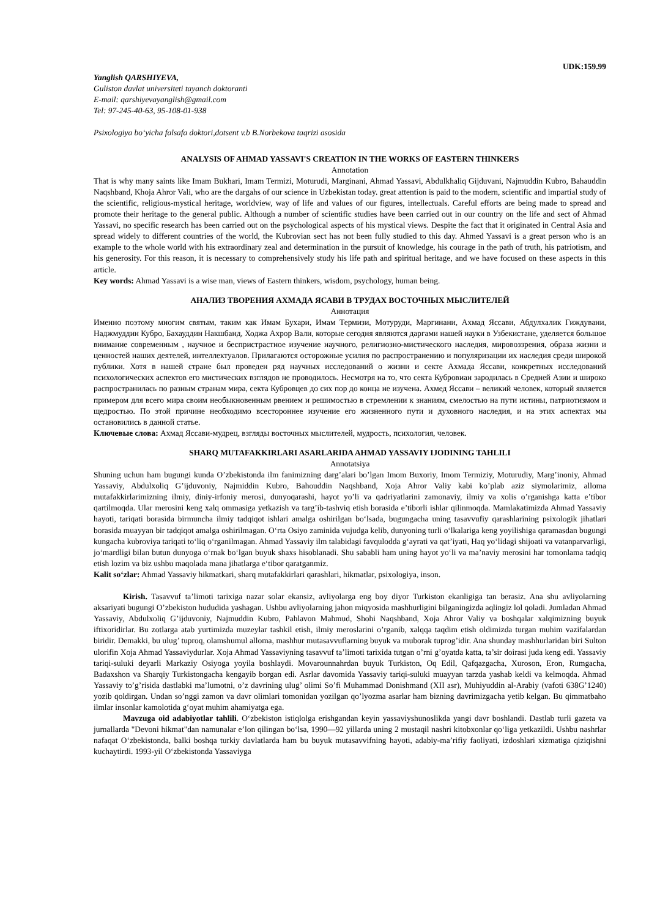UDK:159.99
Yanglish QARSHIYEVA,
Guliston davlat universiteti tayanch doktoranti
E-mail: qarshiyevayanglish@gmail.com
Tel: 97-245-40-63, 95-108-01-938
Psixologiya bo‘yicha falsafa doktori,dotsent v.b B.Norbekova taqrizi asosida
ANALYSIS OF AHMAD YASSAVI'S CREATION IN THE WORKS OF EASTERN THINKERS
Annotation
That is why many saints like Imam Bukhari, Imam Termizi, Moturudi, Marginani, Ahmad Yassavi, Abdulkhaliq Gijduvani, Najmuddin Kubro, Bahauddin Naqshband, Khoja Ahror Vali, who are the dargahs of our science in Uzbekistan today. great attention is paid to the modern, scientific and impartial study of the scientific, religious-mystical heritage, worldview, way of life and values of our figures, intellectuals. Careful efforts are being made to spread and promote their heritage to the general public. Although a number of scientific studies have been carried out in our country on the life and sect of Ahmad Yassavi, no specific research has been carried out on the psychological aspects of his mystical views. Despite the fact that it originated in Central Asia and spread widely to different countries of the world, the Kubrovian sect has not been fully studied to this day. Ahmed Yassavi is a great person who is an example to the whole world with his extraordinary zeal and determination in the pursuit of knowledge, his courage in the path of truth, his patriotism, and his generosity. For this reason, it is necessary to comprehensively study his life path and spiritual heritage, and we have focused on these aspects in this article.
Key words: Ahmad Yassavi is a wise man, views of Eastern thinkers, wisdom, psychology, human being.
АНАЛИЗ ТВОРЕНИЯ АХМАДА ЯСАВИ В ТРУДАХ ВОСТОЧНЫХ МЫСЛИТЕЛЕЙ
Аннотация
Именно поэтому многим святым, таким как Имам Бухари, Имам Термизи, Мотуруди, Маргинани, Ахмад Яссави, Абдулхалик Гиждувани, Наджмуддин Кубро, Бахауддин Накшбанд, Ходжа Ахрор Вали, которые сегодня являются даргами нашей науки в Узбекистане, уделяется большое внимание современным , научное и беспристрастное изучение научного, религиозно-мистического наследия, мировоззрения, образа жизни и ценностей наших деятелей, интеллектуалов. Прилагаются осторожные усилия по распространению и популяризации их наследия среди широкой публики. Хотя в нашей стране был проведен ряд научных исследований о жизни и секте Ахмада Яссави, конкретных исследований психологических аспектов его мистических взглядов не проводилось. Несмотря на то, что секта Кубровиан зародилась в Средней Азии и широко распространилась по разным странам мира, секта Кубровцев до сих пор до конца не изучена. Ахмед Яссави – великий человек, который является примером для всего мира своим необыкновенным рвением и решимостью в стремлении к знаниям, смелостью на пути истины, патриотизмом и щедростью. По этой причине необходимо всестороннее изучение его жизненного пути и духовного наследия, и на этих аспектах мы остановились в данной статье.
Ключевые слова: Ахмад Яссави-мудрец, взгляды восточных мыслителей, мудрость, психология, человек.
SHARQ MUTAFAKKIRLARI ASARLARIDA AHMAD YASSAVIY IJODINING TAHLILI
Annotatsiya
Shuning uchun ham bugungi kunda O’zbekistonda ilm fanimizning darg’alari bo’lgan Imom Buxoriy, Imom Termiziy, Moturudiy, Marg’inoniy, Ahmad Yassaviy, Abdulxoliq G’ijduvoniy, Najmiddin Kubro, Bahouddin Naqshband, Xoja Ahror Valiy kabi ko’plab aziz siymolarimiz, alloma mutafakkirlarimizning ilmiy, diniy-irfoniy merosi, dunyoqarashi, hayot yo’li va qadriyatlarini zamonaviy, ilmiy va xolis o’rganishga katta e’tibor qartilmoqda. Ular merosini keng xalq ommasiga yetkazish va targ’ib-tashviq etish borasida e’tiborli ishlar qilinmoqda. Mamlakatimizda Ahmad Yassaviy hayoti, tariqati borasida birmuncha ilmiy tadqiqot ishlari amalga oshirilgan bo‘lsada, bugungacha uning tasavvufiy qarashlarining psixologik jihatlari borasida muayyan bir tadqiqot amalga oshirilmagan. O‘rta Osiyo zaminida vujudga kelib, dunyoning turli o‘lkalariga keng yoyilishiga qaramasdan bugungi kungacha kubroviya tariqati to‘liq o‘rganilmagan. Ahmad Yassaviy ilm talabidagi favqulodda g‘ayrati va qat’iyati, Haq yo‘lidagi shijoati va vatanparvarligi, jo‘mardligi bilan butun dunyoga o‘rnak bo‘lgan buyuk shaxs hisoblanadi. Shu sababli ham uning hayot yo‘li va ma’naviy merosini har tomonlama tadqiq etish lozim va biz ushbu maqolada mana jihatlarga e‘tibor qaratganmiz.
Kalit so‘zlar: Ahmad Yassaviy hikmatkari, sharq mutafakkirlari qarashlari, hikmatlar, psixologiya, inson.
Kirish. Tasavvuf ta’limoti tarixiga nazar solar ekansiz, avliyolarga eng boy diyor Turkiston ekanligiga tan berasiz. Ana shu avliyolarning aksariyati bugungi O’zbekiston hududida yashagan. Ushbu avliyolarning jahon miqyosida mashhurligini bilganingizda aqlingiz lol qoladi. Jumladan Ahmad Yassaviy, Abdulxoliq G’ijduvoniy, Najmuddin Kubro, Pahlavon Mahmud, Shohi Naqshband, Xoja Ahror Valiy va boshqalar xalqimizning buyuk iftixoridirlar. Bu zotlarga atab yurtimizda muzeylar tashkil etish, ilmiy meroslarini o’rganib, xalqqa taqdim etish oldimizda turgan muhim vazifalardan biridir. Demakki, bu ulug’ tuproq, olamshumul alloma, mashhur mutasavvuflarning buyuk va muborak tuprog’idir. Ana shunday mashhurlaridan biri Sulton ulorifin Xoja Ahmad Yassaviydurlar. Xoja Ahmad Yassaviyning tasavvuf ta’limoti tarixida tutgan o’rni g’oyatda katta, ta’sir doirasi juda keng edi. Yassaviy tariqi-suluki deyarli Markaziy Osiyoga yoyila boshlaydi. Movarounnahrdan buyuk Turkiston, Oq Edil, Qafqazgacha, Xuroson, Eron, Rumgacha, Badaxshon va Sharqiy Turkistongacha kengayib borgan edi. Asrlar davomida Yassaviy tariqi-suluki muayyan tarzda yashab keldi va kelmoqda. Ahmad Yassaviy to’g’risida dastlabki ma’lumotni, o’z davrining ulug’ olimi So’fi Muhammad Donishmand (XII asr), Muhiyuddin al-Arabiy (vafoti 638G’1240) yozib qoldirgan. Undan so’nggi zamon va davr olimlari tomonidan yozilgan qo’lyozma asarlar ham bizning davrimizgacha yetib kelgan. Bu qimmatbaho ilmlar insonlar kamolotida g‘oyat muhim ahamiyatga ega.
Mavzuga oid adabiyotlar tahlili. O‘zbekiston istiqlolga erishgandan keyin yassaviyshunoslikda yangi davr boshlandi. Dastlab turli gazeta va jurnallarda "Devoni hikmat"dan namunalar e’lon qilingan bo‘lsa, 1990—92 yillarda uning 2 mustaqil nashri kitobxonlar qo‘liga yetkazildi. Ushbu nashrlar nafaqat O‘zbekistonda, balki boshqa turkiy davlatlarda ham bu buyuk mutasavvifning hayoti, adabiy-ma’rifiy faoliyati, izdoshlari xizmatiga qiziqishni kuchaytirdi. 1993-yil O‘zbekistonda Yassaviyga